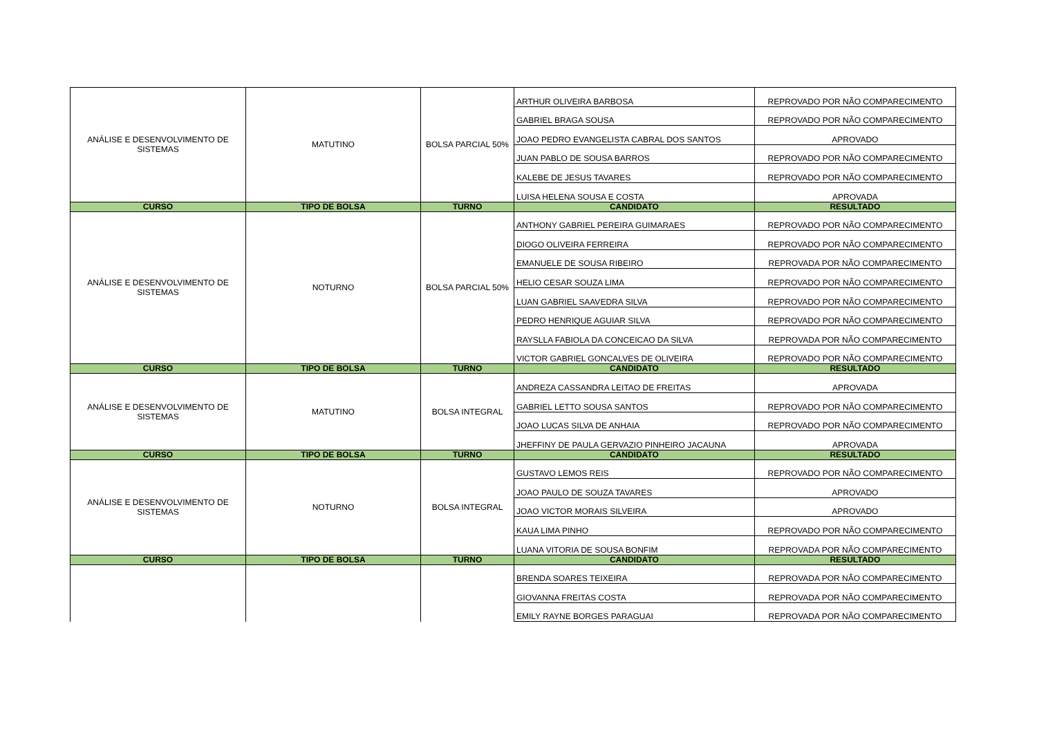| ANÁLISE E DESENVOLVIMENTO DE SISTEMAS | MATUTINO | BOLSA PARCIAL 50% | ARTHUR OLIVEIRA BARBOSA | REPROVADO POR NÃO COMPARECIMENTO |
| | | | GABRIEL BRAGA SOUSA | REPROVADO POR NÃO COMPARECIMENTO |
| | | | JOAO PEDRO EVANGELISTA CABRAL DOS SANTOS | APROVADO |
| | | | JUAN PABLO DE SOUSA BARROS | REPROVADO POR NÃO COMPARECIMENTO |
| | | | KALEBE DE JESUS TAVARES | REPROVADO POR NÃO COMPARECIMENTO |
| | | | LUISA HELENA SOUSA E COSTA | APROVADA |
| CURSO | TIPO DE BOLSA | TURNO | CANDIDATO | RESULTADO |
| ANÁLISE E DESENVOLVIMENTO DE SISTEMAS | NOTURNO | BOLSA PARCIAL 50% | ANTHONY GABRIEL PEREIRA GUIMARAES | REPROVADO POR NÃO COMPARECIMENTO |
| | | | DIOGO OLIVEIRA FERREIRA | REPROVADO POR NÃO COMPARECIMENTO |
| | | | EMANUELE DE SOUSA RIBEIRO | REPROVADA POR NÃO COMPARECIMENTO |
| | | | HELIO CESAR SOUZA LIMA | REPROVADO POR NÃO COMPARECIMENTO |
| | | | LUAN GABRIEL SAAVEDRA SILVA | REPROVADO POR NÃO COMPARECIMENTO |
| | | | PEDRO HENRIQUE AGUIAR SILVA | REPROVADO POR NÃO COMPARECIMENTO |
| | | | RAYSLLA FABIOLA DA CONCEICAO DA SILVA | REPROVADA POR NÃO COMPARECIMENTO |
| | | | VICTOR GABRIEL GONCALVES DE OLIVEIRA | REPROVADO POR NÃO COMPARECIMENTO |
| CURSO | TIPO DE BOLSA | TURNO | CANDIDATO | RESULTADO |
| ANÁLISE E DESENVOLVIMENTO DE SISTEMAS | MATUTINO | BOLSA INTEGRAL | ANDREZA CASSANDRA LEITAO DE FREITAS | APROVADA |
| | | | GABRIEL LETTO SOUSA SANTOS | REPROVADO POR NÃO COMPARECIMENTO |
| | | | JOAO LUCAS SILVA DE ANHAIA | REPROVADO POR NÃO COMPARECIMENTO |
| | | | JHEFFINY DE PAULA GERVAZIO PINHEIRO JACAUNA | APROVADA |
| CURSO | TIPO DE BOLSA | TURNO | CANDIDATO | RESULTADO |
| ANÁLISE E DESENVOLVIMENTO DE SISTEMAS | NOTURNO | BOLSA INTEGRAL | GUSTAVO LEMOS REIS | REPROVADO POR NÃO COMPARECIMENTO |
| | | | JOAO PAULO DE SOUZA TAVARES | APROVADO |
| | | | JOAO VICTOR MORAIS SILVEIRA | APROVADO |
| | | | KAUA LIMA PINHO | REPROVADO POR NÃO COMPARECIMENTO |
| | | | LUANA VITORIA DE SOUSA BONFIM | REPROVADA POR NÃO COMPARECIMENTO |
| CURSO | TIPO DE BOLSA | TURNO | CANDIDATO | RESULTADO |
| | | | BRENDA SOARES TEIXEIRA | REPROVADA POR NÃO COMPARECIMENTO |
| | | | GIOVANNA FREITAS COSTA | REPROVADA POR NÃO COMPARECIMENTO |
| | | | EMILY RAYNE BORGES PARAGUAI | REPROVADA POR NÃO COMPARECIMENTO |